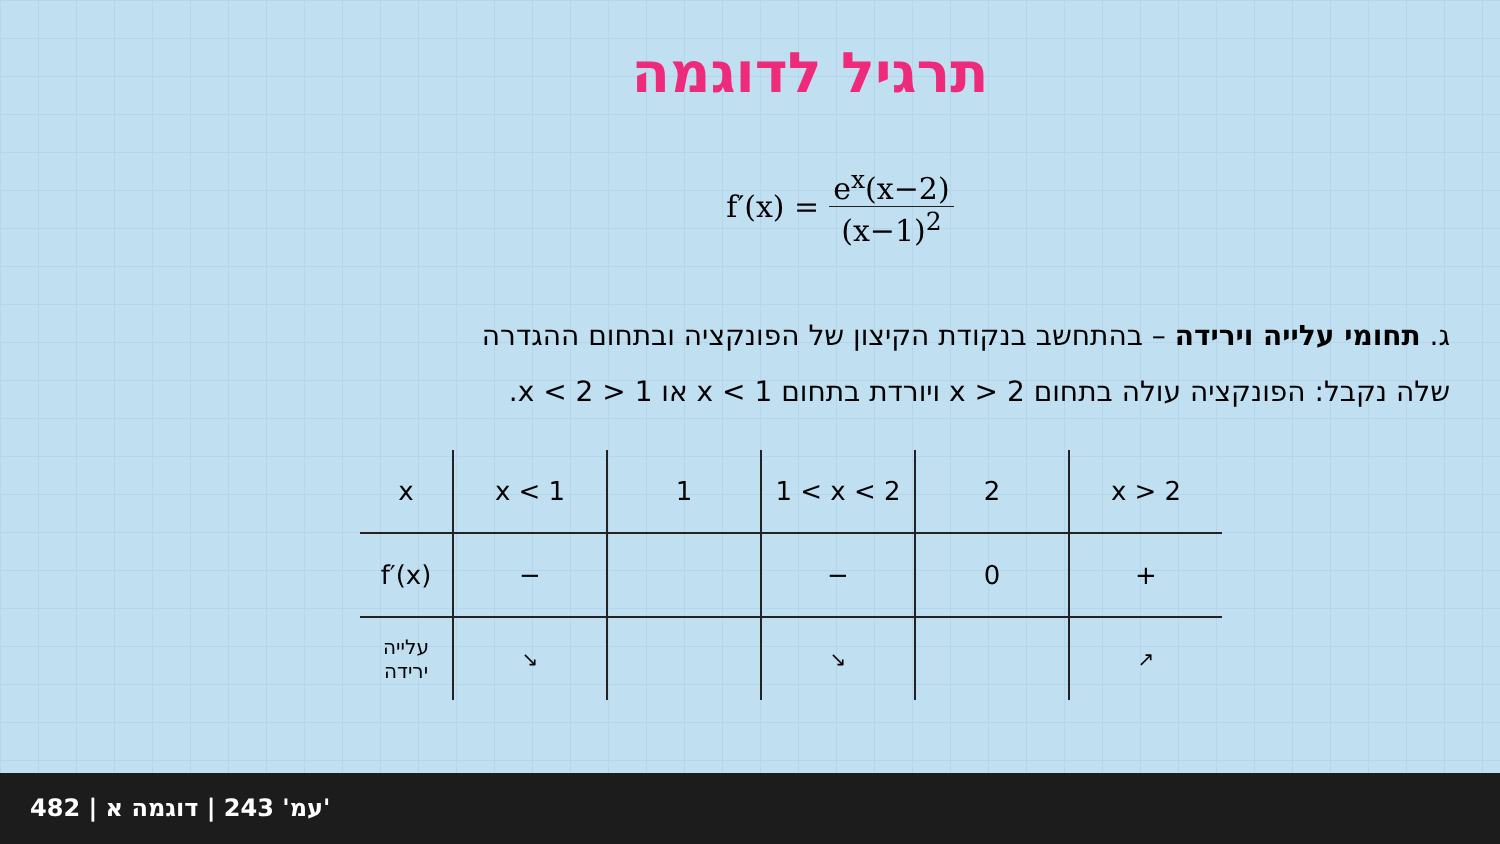תרגיל לדוגמה
f′(x) = e<sup>x</sup>(x−2) (x−1)<sup>2</sup>
ג. תחומי עלייה וירידה – בהתחשב בנקודת הקיצון של הפונקציה ובתחום ההגדרה
שלה נקבל: הפונקציה עולה בתחום x > 2 ויורדת בתחום x < 1 או 1 < x < 2.
| x | x < 1 | 1 | 1 < x < 2 | 2 | x > 2 |
| f′(x) | − | | − | 0 | + |
| עלייה ירידה | ↘ | | ↘ | | ↗ |
482 | עמ' 243 | דוגמה א'